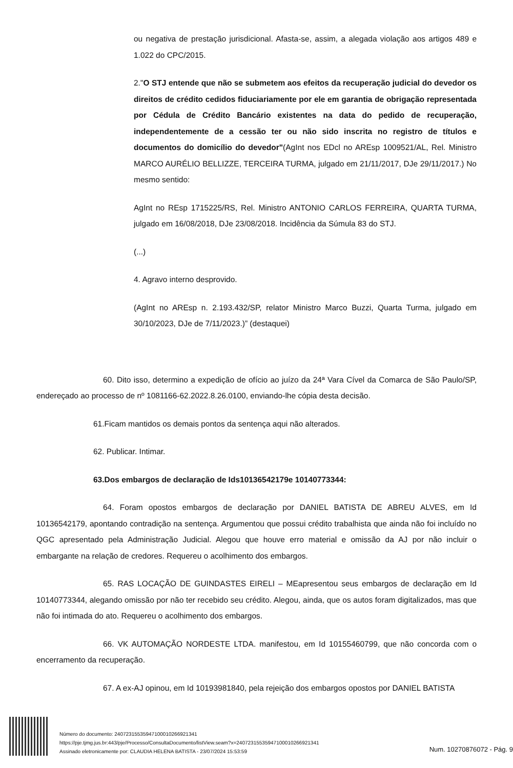ou negativa de prestação jurisdicional. Afasta-se, assim, a alegada violação aos artigos 489 e 1.022 do CPC/2015.
2."O STJ entende que não se submetem aos efeitos da recuperação judicial do devedor os direitos de crédito cedidos fiduciariamente por ele em garantia de obrigação representada por Cédula de Crédito Bancário existentes na data do pedido de recuperação, independentemente de a cessão ter ou não sido inscrita no registro de títulos e documentos do domicílio do devedor"(AgInt nos EDcl no AREsp 1009521/AL, Rel. Ministro MARCO AURÉLIO BELLIZZE, TERCEIRA TURMA, julgado em 21/11/2017, DJe 29/11/2017.) No mesmo sentido:
AgInt no REsp 1715225/RS, Rel. Ministro ANTONIO CARLOS FERREIRA, QUARTA TURMA, julgado em 16/08/2018, DJe 23/08/2018. Incidência da Súmula 83 do STJ.
(...)
4. Agravo interno desprovido.
(AgInt no AREsp n. 2.193.432/SP, relator Ministro Marco Buzzi, Quarta Turma, julgado em 30/10/2023, DJe de 7/11/2023.)” (destaquei)
60. Dito isso, determino a expedição de ofício ao juízo da 24ª Vara Cível da Comarca de São Paulo/SP, endereçado ao processo de nº 1081166-62.2022.8.26.0100, enviando-lhe cópia desta decisão.
61.Ficam mantidos os demais pontos da sentença aqui não alterados.
62. Publicar. Intimar.
63.Dos embargos de declaração de Ids10136542179e 10140773344:
64. Foram opostos embargos de declaração por DANIEL BATISTA DE ABREU ALVES, em Id 10136542179, apontando contradição na sentença. Argumentou que possui crédito trabalhista que ainda não foi incluído no QGC apresentado pela Administração Judicial. Alegou que houve erro material e omissão da AJ por não incluir o embargante na relação de credores. Requereu o acolhimento dos embargos.
65. RAS LOCAÇÃO DE GUINDASTES EIRELI – MEapresentou seus embargos de declaração em Id 10140773344, alegando omissão por não ter recebido seu crédito. Alegou, ainda, que os autos foram digitalizados, mas que não foi intimada do ato. Requereu o acolhimento dos embargos.
66. VK AUTOMAÇÃO NORDESTE LTDA. manifestou, em Id 10155460799, que não concorda com o encerramento da recuperação.
67. A ex-AJ opinou, em Id 10193981840, pela rejeição dos embargos opostos por DANIEL BATISTA
Número do documento: 24072315535947100010266921341
https://pje.tjmg.jus.br:443/pje/Processo/ConsultaDocumento/listView.seam?x=24072315535947100010266921341
Assinado eletronicamente por: CLAUDIA HELENA BATISTA - 23/07/2024 15:53:59
Num. 10270876072 - Pág. 9